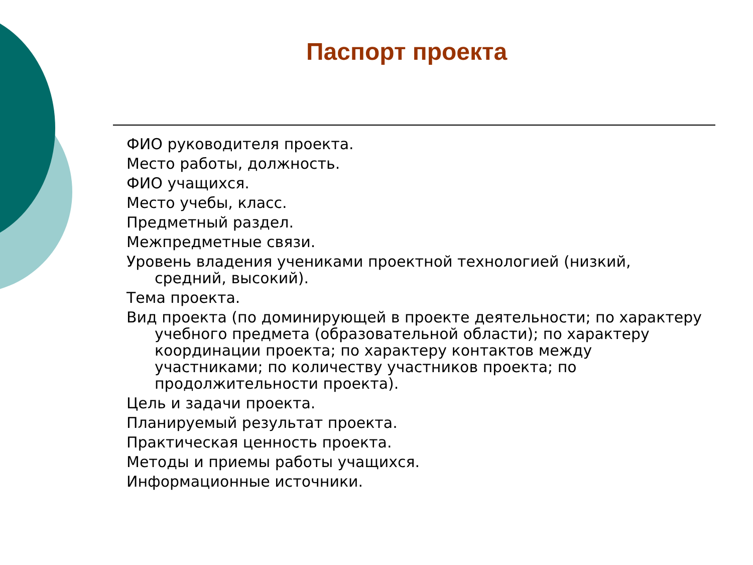Паспорт проекта
ФИО руководителя проекта.
Место работы, должность.
ФИО учащихся.
Место учебы, класс.
Предметный раздел.
Межпредметные связи.
Уровень владения учениками проектной технологией (низкий, средний, высокий).
Тема проекта.
Вид проекта (по доминирующей в проекте деятельности; по характеру учебного предмета (образовательной области); по характеру координации проекта; по характеру контактов между участниками; по количеству участников проекта; по продолжительности проекта).
Цель и задачи проекта.
Планируемый результат проекта.
Практическая ценность проекта.
Методы и приемы работы учащихся.
Информационные источники.